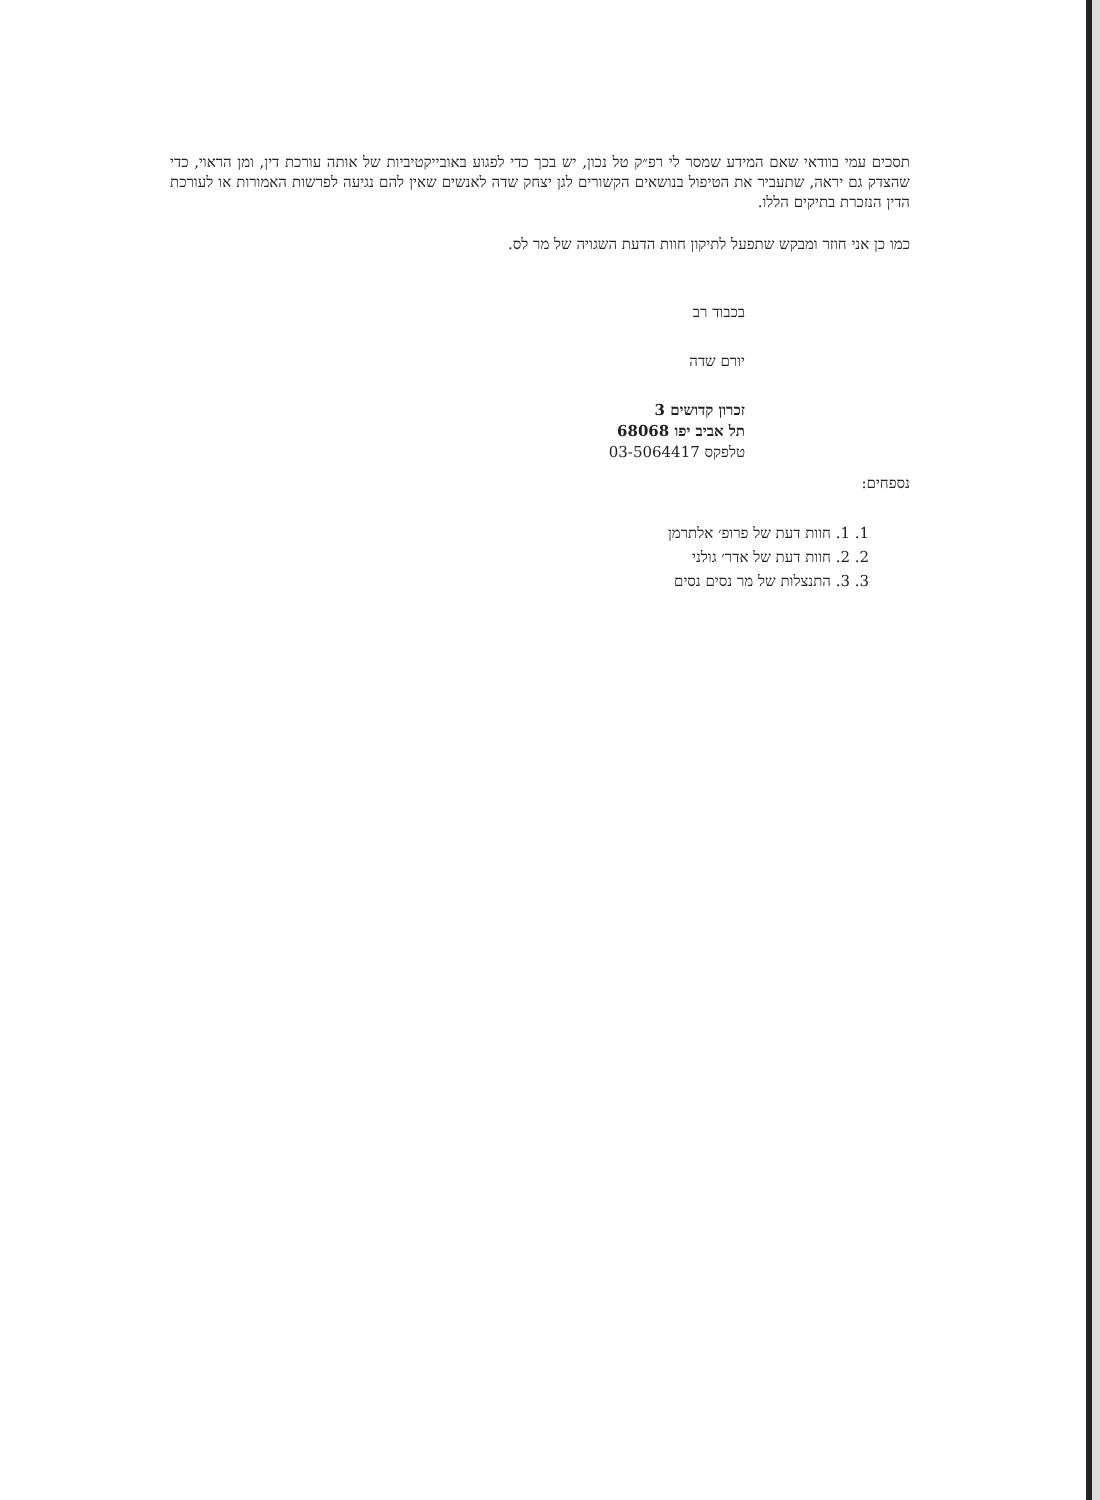תסכים עמי בוודאי שאם המידע שמסר לי רפ״ק טל נכון, יש בכך כדי לפגוע באובייקטיביות של אותה עורכת דין, ומן הראוי, כדי שהצדק גם יראה, שתעביר את הטיפול בנושאים הקשורים לגן יצחק שדה לאנשים שאין להם נגיעה לפרשות האמורות או לעורכת הדין הנזכרת בתיקים הללו.
כמו כן אני חוזר ומבקש שתפעל לתיקון חוות הדעת השגויה של מר לס.
בכבוד רב
יורם שדה
זכרון קדושים 3
תל אביב יפו 68068
טלפקס 03-5064417
נספחים:
1. 1. חוות דעת של פרופ׳ אלתרמן
2. 2. חוות דעת של אדר׳ גולני
3. 3. התנצלות של מר נסים נסים